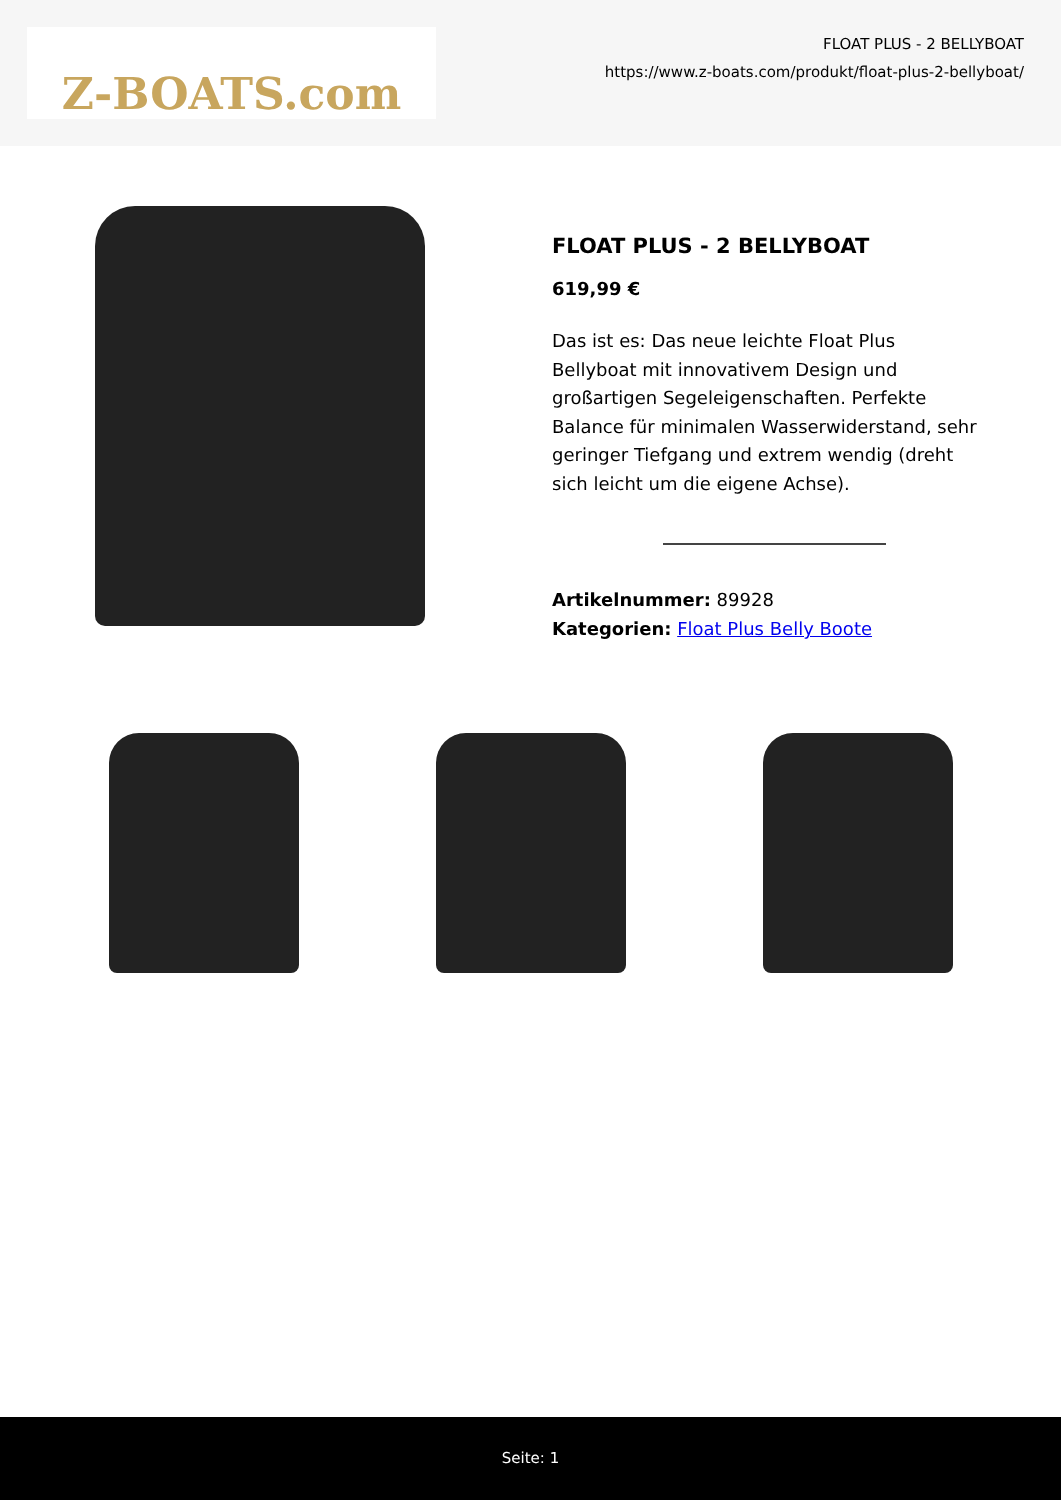Z-BOATS.com
FLOAT PLUS - 2 BELLYBOAT
https://www.z-boats.com/produkt/float-plus-2-bellyboat/
FLOAT PLUS - 2 BELLYBOAT
619,99 €
Das ist es: Das neue leichte Float Plus Bellyboat mit innovativem Design und großartigen Segeleigenschaften. Perfekte Balance für minimalen Wasserwiderstand, sehr geringer Tiefgang und extrem wendig (dreht sich leicht um die eigene Achse).
Artikelnummer: 89928
Kategorien: Float Plus Belly Boote
Seite: 1